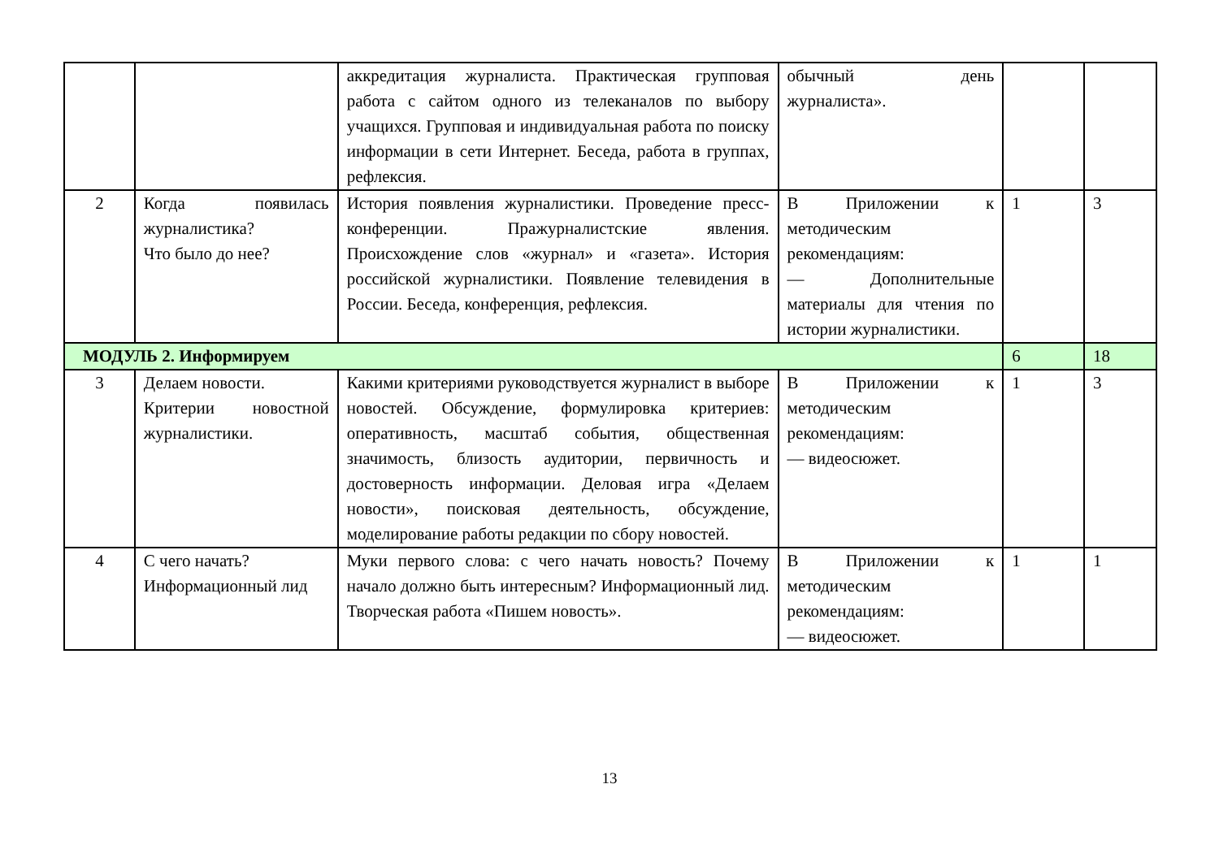| | | аккредитация журналиста. Практическая групповая работа с сайтом одного из телеканалов по выбору учащихся. Групповая и индивидуальная работа по поиску информации в сети Интернет. Беседа, работа в группах, рефлексия. | обычный день журналиста». | | |
| 2 | Когда появилась журналистика? Что было до нее? | История появления журналистики. Проведение пресс-конференции. Пражурналистские явления. Происхождение слов «журнал» и «газета». История российской журналистики. Появление телевидения в России. Беседа, конференция, рефлексия. | В Приложении к методическим рекомендациям: — Дополнительные материалы для чтения по истории журналистики. | 1 | 3 |
| МОДУЛЬ 2. Информируем | | | | 6 | 18 |
| 3 | Делаем новости. Критерии новостной журналистики. | Какими критериями руководствуется журналист в выборе новостей. Обсуждение, формулировка критериев: оперативность, масштаб события, общественная значимость, близость аудитории, первичность и достоверность информации. Деловая игра «Делаем новости», поисковая деятельность, обсуждение, моделирование работы редакции по сбору новостей. | В Приложении к методическим рекомендациям: — видеосюжет. | 1 | 3 |
| 4 | С чего начать? Информационный лид | Муки первого слова: с чего начать новость? Почему начало должно быть интересным? Информационный лид. Творческая работа «Пишем новость». | В Приложении к методическим рекомендациям: — видеосюжет. | 1 | 1 |
13